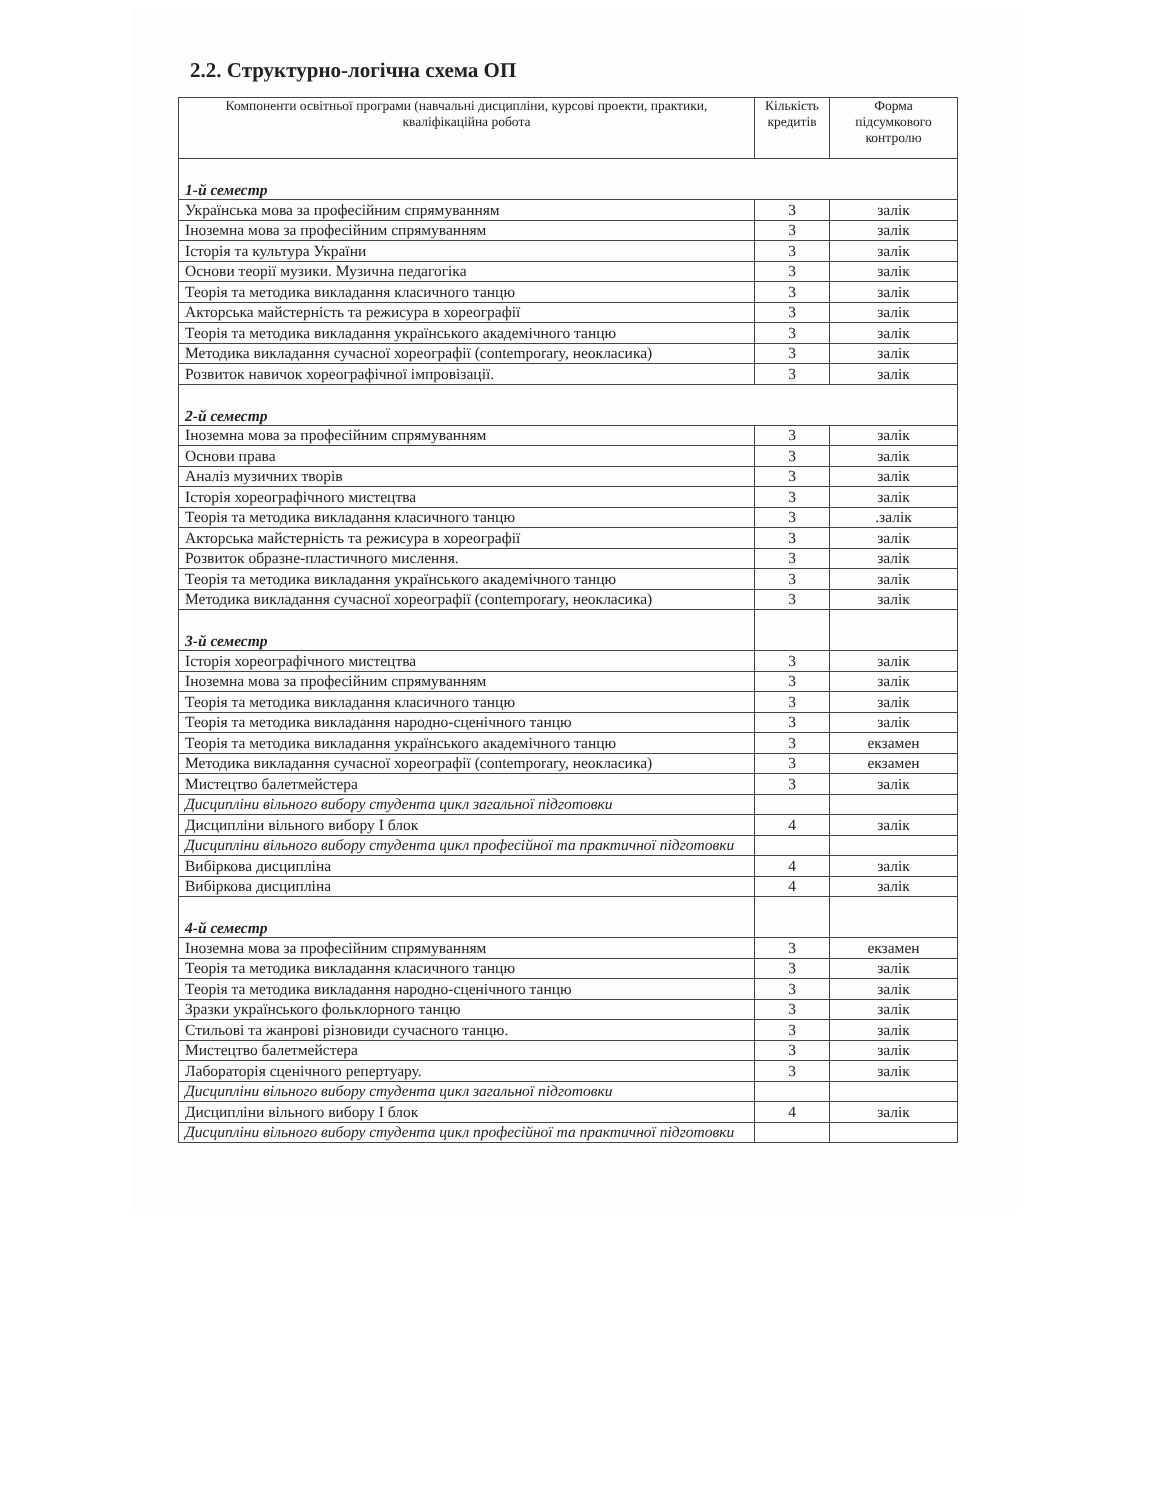2.2. Структурно-логічна схема ОП
| Компоненти освітньої програми (навчальні дисципліни, курсові проекти, практики, кваліфікаційна робота | Кількість кредитів | Форма підсумкового контролю |
| --- | --- | --- |
| 1-й семестр | | |
| Українська мова за професійним спрямуванням | 3 | залік |
| Іноземна мова за професійним спрямуванням | 3 | залік |
| Історія та культура України | 3 | залік |
| Основи теорії музики. Музична педагогіка | 3 | залік |
| Теорія та методика викладання класичного танцю | 3 | залік |
| Акторська майстерність та режисура в хореографії | 3 | залік |
| Теорія та методика викладання українського академічного танцю | 3 | залік |
| Методика викладання сучасної хореографії (contemporary, неокласика) | 3 | залік |
| Розвиток навичок хореографічної імпровізації. | 3 | залік |
| 2-й семестр | | |
| Іноземна мова за професійним спрямуванням | 3 | залік |
| Основи права | 3 | залік |
| Аналіз музичних творів | 3 | залік |
| Історія хореографічного мистецтва | 3 | залік |
| Теорія та методика викладання класичного танцю | 3 | .залік |
| Акторська майстерність та режисура в хореографії | 3 | залік |
| Розвиток образне-пластичного мислення. | 3 | залік |
| Теорія та методика викладання українського академічного танцю | 3 | залік |
| Методика викладання сучасної хореографії (contemporary, неокласика) | 3 | залік |
| 3-й семестр | | |
| Історія хореографічного мистецтва | 3 | залік |
| Іноземна мова за професійним спрямуванням | 3 | залік |
| Теорія та методика викладання класичного танцю | 3 | залік |
| Теорія та методика викладання народно-сценічного танцю | 3 | залік |
| Теорія та методика викладання українського академічного танцю | 3 | екзамен |
| Методика викладання сучасної хореографії (contemporary, неокласика) | 3 | екзамен |
| Мистецтво балетмейстера | 3 | залік |
| Дисципліни вільного вибору студента цикл загальної підготовки | | |
| Дисципліни вільного вибору І блок | 4 | залік |
| Дисципліни вільного вибору студента цикл професійної та практичної підготовки | | |
| Вибіркова дисципліна | 4 | залік |
| Вибіркова дисципліна | 4 | залік |
| 4-й семестр | | |
| Іноземна мова за професійним спрямуванням | 3 | екзамен |
| Теорія та методика викладання класичного танцю | 3 | залік |
| Теорія та методика викладання народно-сценічного танцю | 3 | залік |
| Зразки українського фольклорного танцю | 3 | залік |
| Стильові та жанрові різновиди сучасного танцю. | 3 | залік |
| Мистецтво балетмейстера | 3 | залік |
| Лабораторія сценічного репертуару. | 3 | залік |
| Дисципліни вільного вибору студента цикл загальної підготовки | | |
| Дисципліни вільного вибору І блок | 4 | залік |
| Дисципліни вільного вибору студента цикл професійної та практичної підготовки | | |